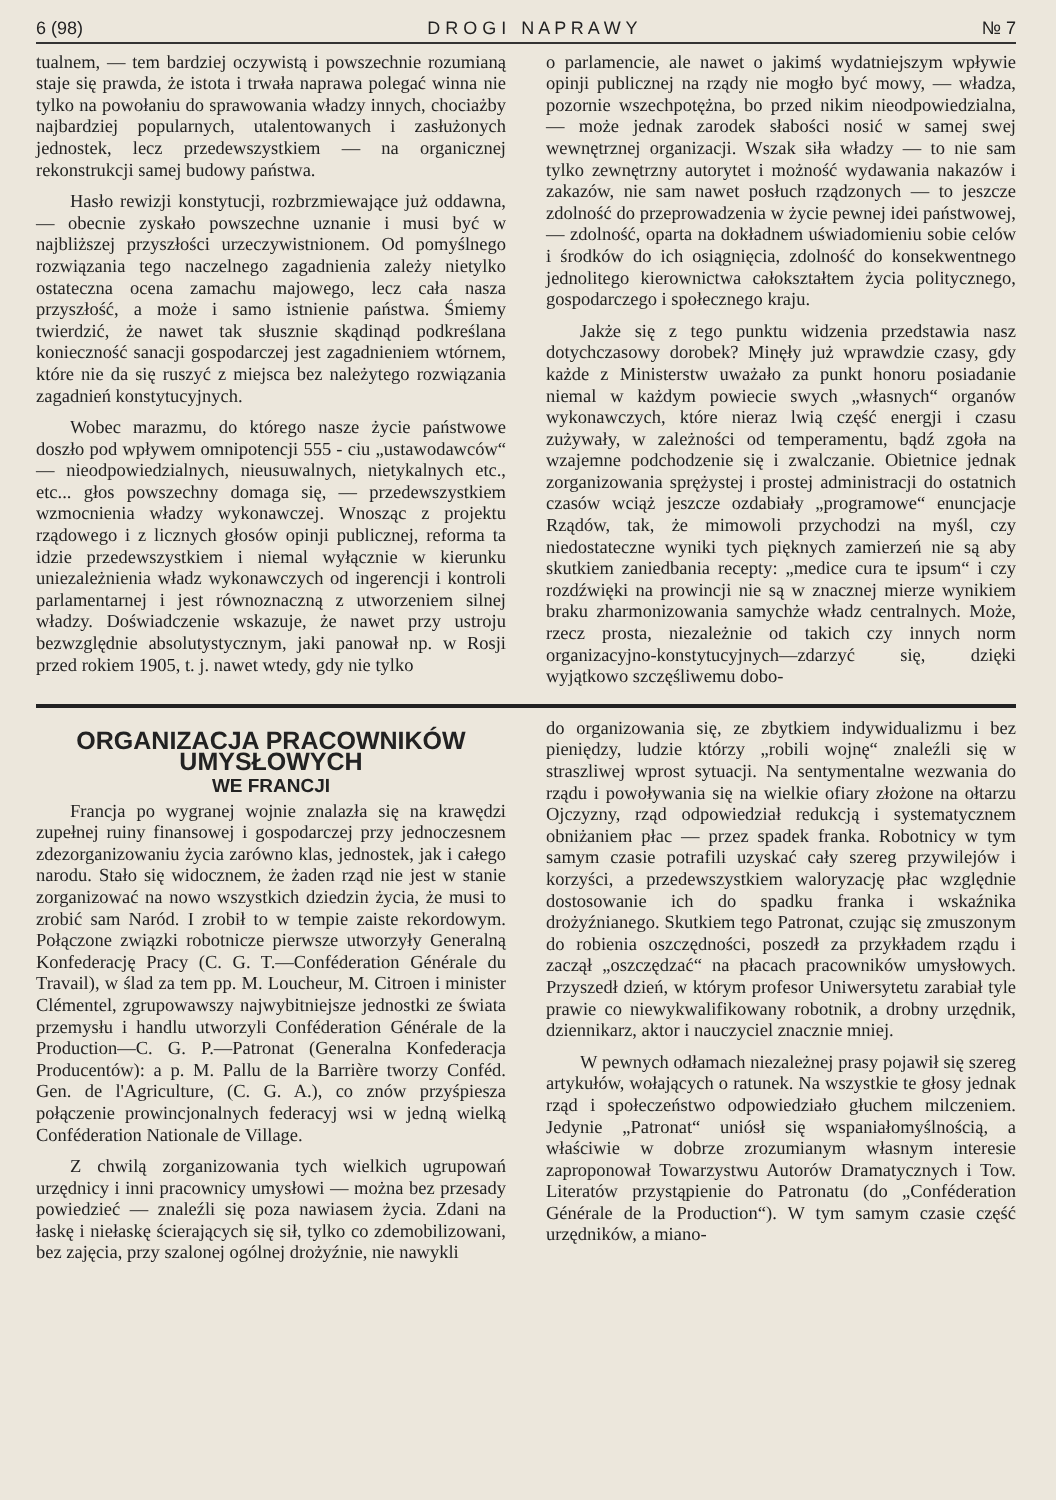6 (98) D R O G I N A P R A W Y № 7
tualnem, — tem bardziej oczywistą i powszechnie rozumianą staje się prawda, że istota i trwała naprawa polegać winna nie tylko na powołaniu do sprawowania władzy innych, chociażby najbardziej popularnych, utalentowanych i zasłużonych jednostek, lecz przedewszystkiem — na organicznej rekonstrukcji samej budowy państwa.
Hasło rewizji konstytucji, rozbrzmiewające już oddawna, — obecnie zyskało powszechne uznanie i musi być w najbliższej przyszłości urzeczywistnionem. Od pomyślnego rozwiązania tego naczelnego zagadnienia zależy nietylko ostateczna ocena zamachu majowego, lecz cała nasza przyszłość, a może i samo istnienie państwa. Śmiemy twierdzić, że nawet tak słusznie skądinąd podkreślana konieczność sanacji gospodarczej jest zagadnieniem wtórnem, które nie da się ruszyć z miejsca bez należytego rozwiązania zagadnień konstytucyjnych.
Wobec marazmu, do którego nasze życie państwowe doszło pod wpływem omnipotencji 555 - ciu „ustawodawców“ — nieodpowiedzialnych, nieusuwalnych, nietykalnych etc., etc... głos powszechny domaga się, — przedewszystkiem wzmocnienia władzy wykonawczej. Wnosząc z projektu rządowego i z licznych głosów opinji publicznej, reforma ta idzie przedewszystkiem i niemal wyłącznie w kierunku uniezależnienia władz wykonawczych od ingerencji i kontroli parlamentarnej i jest równoznaczną z utworzeniem silnej władzy. Doświadczenie wskazuje, że nawet przy ustroju bezwzględnie absolutystycznym, jaki panował np. w Rosji przed rokiem 1905, t. j. nawet wtedy, gdy nie tylko
o parlamencie, ale nawet o jakimś wydatniejszym wpływie opinji publicznej na rządy nie mogło być mowy, — władza, pozornie wszechpotężna, bo przed nikim nieodpowiedzialna, — może jednak zarodek słabości nosić w samej swej wewnętrznej organizacji. Wszak siła władzy — to nie sam tylko zewnętrzny autorytet i możność wydawania nakazów i zakazów, nie sam nawet posłuch rządzonych — to jeszcze zdolność do przeprowadzenia w życie pewnej idei państwowej, — zdolność, oparta na dokładnem uświadomieniu sobie celów i środków do ich osiągnięcia, zdolność do konsekwentnego jednolitego kierownictwa całokształtem życia politycznego, gospodarczego i społecznego kraju.
Jakże się z tego punktu widzenia przedstawia nasz dotychczasowy dorobek? Minęły już wprawdzie czasy, gdy każde z Ministerstw uważało za punkt honoru posiadanie niemal w każdym powiecie swych „własnych“ organów wykonawczych, które nieraz lwią część energji i czasu zużywały, w zależności od temperamentu, bądź zgoła na wzajemne podchodzenie się i zwalczanie. Obietnice jednak zorganizowania sprężystej i prostej administracji do ostatnich czasów wciąż jeszcze ozdabiały „programowe“ enuncjacje Rządów, tak, że mimowoli przychodzi na myśl, czy niedostateczne wyniki tych pięknych zamierzeń nie są aby skutkiem zaniedbania recepty: „medice cura te ipsum“ i czy rozdźwięki na prowincji nie są w znacznej mierze wynikiem braku zharmonizowania samychże władz centralnych. Może, rzecz prosta, niezależnie od takich czy innych norm organizacyjno-konstytucyjnych—zdarzyć się, dzięki wyjątkowo szczęśliwemu dobo-
ORGANIZACJA PRACOWNIKÓW UMYSŁOWYCH
WE FRANCJI
Francja po wygranej wojnie znalazła się na krawędzi zupełnej ruiny finansowej i gospodarczej przy jednoczesnem zdezorganizowaniu życia zarówno klas, jednostek, jak i całego narodu. Stało się widocznem, że żaden rząd nie jest w stanie zorganizować na nowo wszystkich dziedzin życia, że musi to zrobić sam Naród. I zrobił to w tempie zaiste rekordowym. Połączone związki robotnicze pierwsze utworzyły Generalną Konfederację Pracy (C. G. T.—Conféderation Générale du Travail), w ślad za tem pp. M. Loucheur, M. Citroen i minister Clémentel, zgrupowawszy najwybitniejsze jednostki ze świata przemysłu i handlu utworzyli Conféderation Générale de la Production—C. G. P.—Patronat (Generalna Konfederacja Producentów): a p. M. Pallu de la Barrière tworzy Conféd. Gen. de l'Agriculture, (C. G. A.), co znów przyśpiesza połączenie prowincjonalnych federacyj wsi w jedną wielką Conféderation Nationale de Village.
Z chwilą zorganizowania tych wielkich ugrupowań urzędnicy i inni pracownicy umysłowi — można bez przesady powiedzieć — znaleźli się poza nawiasem życia. Zdani na łaskę i niełaskę ścierających się sił, tylko co zdemobilizowani, bez zajęcia, przy szalonej ogólnej drożyźnie, nie nawykli
do organizowania się, ze zbytkiem indywidualizmu i bez pieniędzy, ludzie którzy „robili wojnę“ znaleźli się w straszliwej wprost sytuacji. Na sentymentalne wezwania do rządu i powoływania się na wielkie ofiary złożone na ołtarzu Ojczyzny, rząd odpowiedział redukcją i systematycznem obniżaniem płac — przez spadek franka. Robotnicy w tym samym czasie potrafili uzyskać cały szereg przywilejów i korzyści, a przedewszystkiem waloryzację płac względnie dostosowanie ich do spadku franka i wskaźnika drożyźnianego. Skutkiem tego Patronat, czując się zmuszonym do robienia oszczędności, poszedł za przykładem rządu i zaczął „oszczędzać“ na płacach pracowników umysłowych. Przyszedł dzień, w którym profesor Uniwersytetu zarabiał tyle prawie co niewykwalifikowany robotnik, a drobny urzędnik, dziennikarz, aktor i nauczyciel znacznie mniej.
W pewnych odłamach niezależnej prasy pojawił się szereg artykułów, wołających o ratunek. Na wszystkie te głosy jednak rząd i społeczeństwo odpowiedziało głuchem milczeniem. Jedynie „Patronat“ uniósł się wspaniałomyślnością, a właściwie w dobrze zrozumianym własnym interesie zaproponował Towarzystwu Autorów Dramatycznych i Tow. Literatów przystąpienie do Patronatu (do „Conféderation Générale de la Production“). W tym samym czasie część urzędników, a miano-